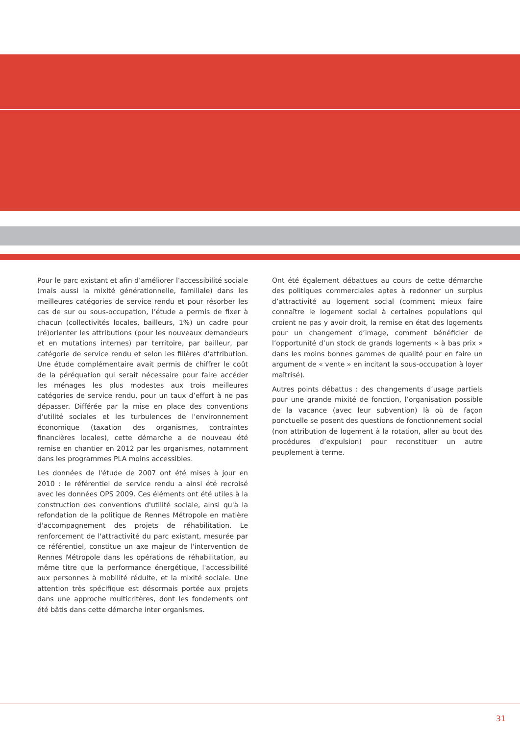Pour le parc existant et afin d’améliorer l’accessibilité sociale (mais aussi la mixité générationnelle, familiale) dans les meilleures catégories de service rendu et pour résorber les cas de sur ou sous-occupation, l’étude a permis de fixer à chacun (collectivités locales, bailleurs, 1%) un cadre pour (ré)orienter les attributions (pour les nouveaux demandeurs et en mutations internes) par territoire, par bailleur, par catégorie de service rendu et selon les filières d‘attribution. Une étude complémentaire avait permis de chiffrer le coût de la péréquation qui serait nécessaire pour faire accéder les ménages les plus modestes aux trois meilleures catégories de service rendu, pour un taux d’effort à ne pas dépasser. Différée par la mise en place des conventions d'utilité sociales et les turbulences de l'environnement économique (taxation des organismes, contraintes financières locales), cette démarche a de nouveau été remise en chantier en 2012 par les organismes, notamment dans les programmes PLA moins accessibles.
Les données de l'étude de 2007 ont été mises à jour en 2010 : le référentiel de service rendu a ainsi été recroisé avec les données OPS 2009. Ces éléments ont été utiles à la construction des conventions d'utilité sociale, ainsi qu'à la refondation de la politique de Rennes Métropole en matière d'accompagnement des projets de réhabilitation. Le renforcement de l'attractivité du parc existant, mesurée par ce référentiel, constitue un axe majeur de l'intervention de Rennes Métropole dans les opérations de réhabilitation, au même titre que la performance énergétique, l'accessibilité aux personnes à mobilité réduite, et la mixité sociale. Une attention très spécifique est désormais portée aux projets dans une approche multicritères, dont les fondements ont été bâtis dans cette démarche inter organismes.
Ont été également débattues au cours de cette démarche des politiques commerciales aptes à redonner un surplus d’attractivité au logement social (comment mieux faire connaître le logement social à certaines populations qui croient ne pas y avoir droit, la remise en état des logements pour un changement d’image, comment bénéficier de l’opportunité d’un stock de grands logements « à bas prix » dans les moins bonnes gammes de qualité pour en faire un argument de « vente » en incitant la sous-occupation à loyer maîtrisé).
Autres points débattus : des changements d’usage partiels pour une grande mixité de fonction, l’organisation possible de la vacance (avec leur subvention) là où de façon ponctuelle se posent des questions de fonctionnement social (non attribution de logement à la rotation, aller au bout des procédures d’expulsion) pour reconstituer un autre peuplement à terme.
31